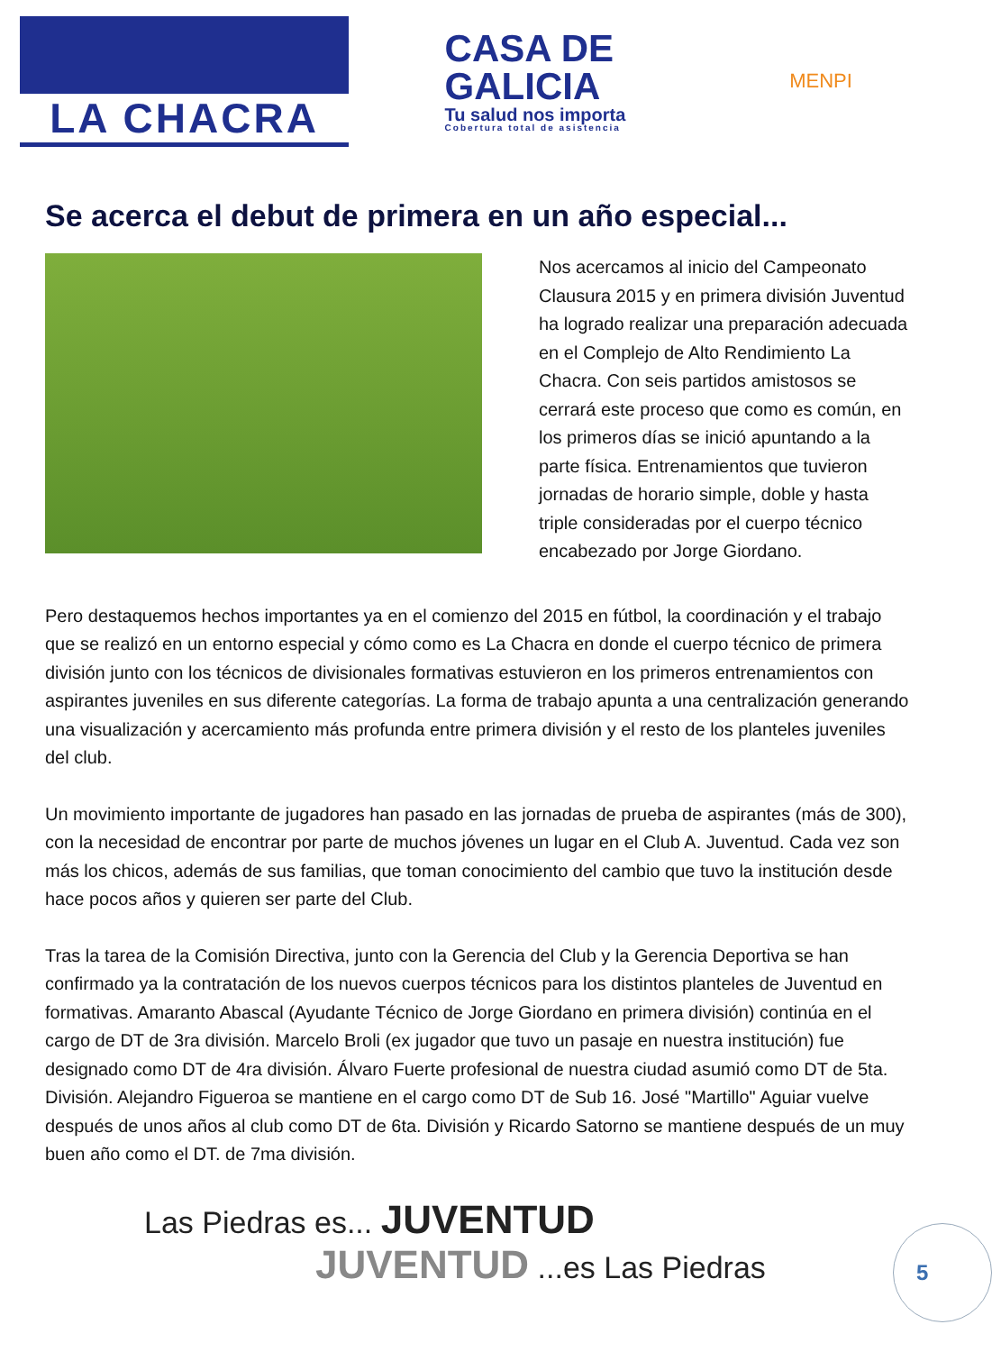LA CHACRA
CASA DE
GALICIA
Tu salud nos importa
Cobertura total de asistencia
MENPI
Se acerca el debut de primera en un año especial...
Nos acercamos al inicio del Campeonato Clausura 2015 y en primera división Juventud ha logrado realizar una preparación adecuada en el Complejo de Alto Rendimiento La Chacra. Con seis partidos amistosos se cerrará este proceso que como es común, en los primeros días se inició apuntando a la parte física. Entrenamientos que tuvieron jornadas de horario simple, doble y hasta triple consideradas por el cuerpo técnico encabezado por Jorge Giordano.
Pero destaquemos hechos importantes ya en el comienzo del 2015 en fútbol, la coordinación y el trabajo que se realizó en un entorno especial y cómo como es La Chacra en donde el cuerpo técnico de primera división junto con los técnicos de divisionales formativas estuvieron en los primeros entrenamientos con aspirantes juveniles en sus diferente categorías. La forma de trabajo apunta a una centralización generando una visualización y acercamiento más profunda entre primera división y el resto de los planteles juveniles del club.
Un movimiento importante de jugadores han pasado en las jornadas de prueba de aspirantes (más de 300), con la necesidad de encontrar por parte de muchos jóvenes un lugar en el Club A. Juventud. Cada vez son más los chicos, además de sus familias, que toman conocimiento del cambio que tuvo la institución desde hace pocos años y quieren ser parte del Club.
Tras la tarea de la Comisión Directiva, junto con la Gerencia del Club y la Gerencia Deportiva se han confirmado ya la contratación de los nuevos cuerpos técnicos para los distintos planteles de Juventud en formativas. Amaranto Abascal (Ayudante Técnico de Jorge Giordano en primera división) continúa en el cargo de DT de 3ra división. Marcelo Broli (ex jugador que tuvo un pasaje en nuestra institución) fue designado como DT de 4ra división. Álvaro Fuerte profesional de nuestra ciudad asumió como DT de 5ta. División. Alejandro Figueroa se mantiene en el cargo como DT de Sub 16. José "Martillo" Aguiar vuelve después de unos años al club como DT de 6ta. División y Ricardo Satorno se mantiene después de un muy buen año como el DT. de 7ma división.
Las Piedras es... JUVENTUD
JUVENTUD ...es Las Piedras
5